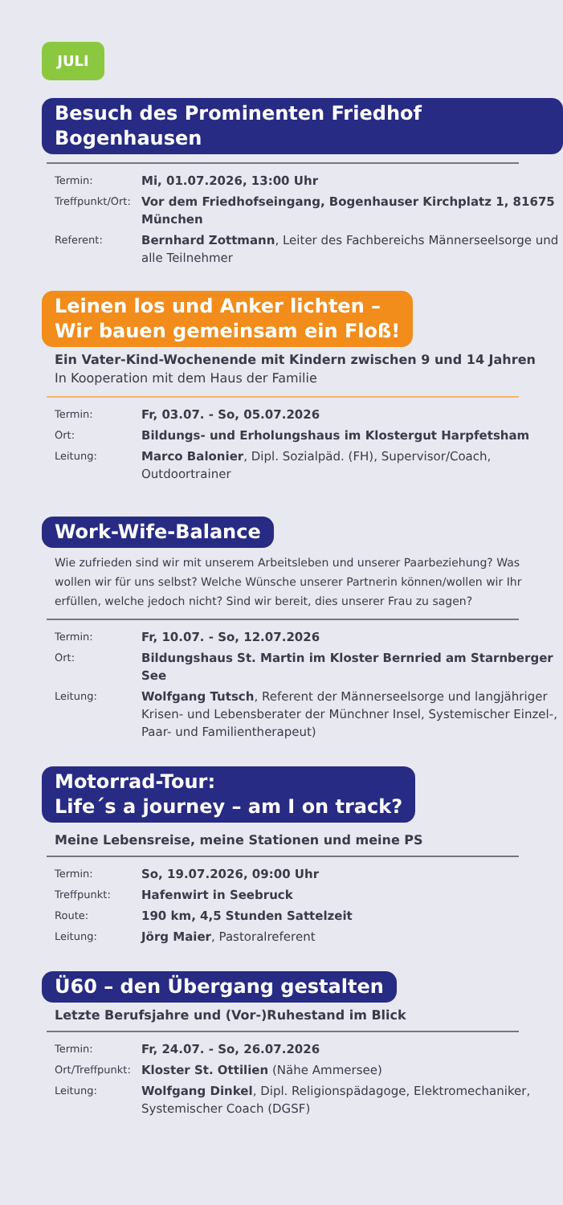JULI
Besuch des Prominenten Friedhof Bogenhausen
| Termin: | Mi, 01.07.2026, 13:00 Uhr |
| Treffpunkt/Ort: | Vor dem Friedhofseingang, Bogenhauser Kirchplatz 1, 81675 München |
| Referent: | Bernhard Zottmann , Leiter des Fachbereichs Männerseelsorge und alle Teilnehmer |
Leinen los und Anker lichten –
Wir bauen gemeinsam ein Floß!
Ein Vater-Kind-Wochenende mit Kindern zwischen 9 und 14 Jahren
In Kooperation mit dem Haus der Familie
| Termin: | Fr, 03.07. - So, 05.07.2026 |
| Ort: | Bildungs- und Erholungshaus im Klostergut Harpfetsham |
| Leitung: | Marco Balonier , Dipl. Sozialpäd. (FH), Supervisor/Coach, Outdoortrainer |
Work-Wife-Balance
Wie zufrieden sind wir mit unserem Arbeitsleben und unserer Paarbeziehung? Was wollen wir für uns selbst? Welche Wünsche unserer Partnerin können/wollen wir Ihr erfüllen, welche jedoch nicht? Sind wir bereit, dies unserer Frau zu sagen?
| Termin: | Fr, 10.07. - So, 12.07.2026 |
| Ort: | Bildungshaus St. Martin im Kloster Bernried am Starnberger See |
| Leitung: | Wolfgang Tutsch , Referent der Männerseelsorge und langjähriger Krisen- und Lebensberater der Münchner Insel, Systemischer Einzel-, Paar- und Familientherapeut) |
Motorrad-Tour:
Life´s a journey – am I on track?
Meine Lebensreise, meine Stationen und meine PS
| Termin: | So, 19.07.2026, 09:00 Uhr |
| Treffpunkt: | Hafenwirt in Seebruck |
| Route: | 190 km, 4,5 Stunden Sattelzeit |
| Leitung: | Jörg Maier , Pastoralreferent |
Ü60 – den Übergang gestalten
Letzte Berufsjahre und (Vor-)Ruhestand im Blick
| Termin: | Fr, 24.07. - So, 26.07.2026 |
| Ort/Treffpunkt: | Kloster St. Ottilien (Nähe Ammersee) |
| Leitung: | Wolfgang Dinkel , Dipl. Religionspädagoge, Elektromechaniker, Systemischer Coach (DGSF) |